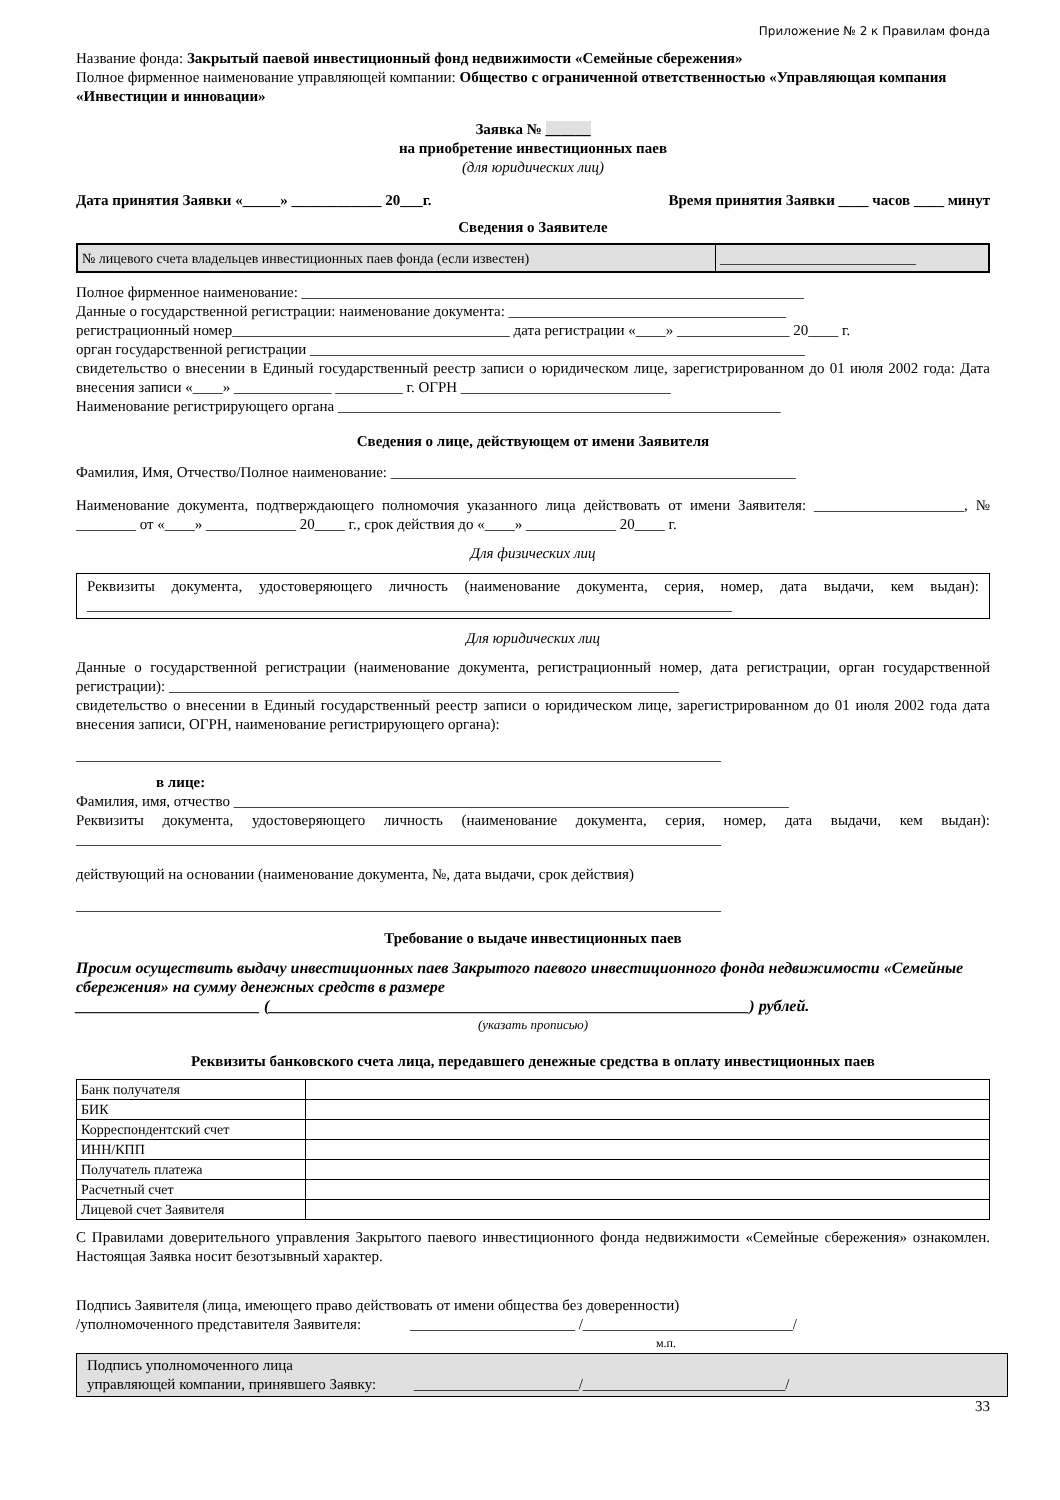Приложение № 2 к Правилам фонда
Название фонда: Закрытый паевой инвестиционный фонд недвижимости «Семейные сбережения»
Полное фирменное наименование управляющей компании: Общество с ограниченной ответственностью «Управляющая компания «Инвестиции и инновации»
Заявка № ______
на приобретение инвестиционных паев
(для юридических лиц)
Дата принятия Заявки «_____» ____________ 20___г. Время принятия Заявки ____ часов ____ минут
Сведения о Заявителе
| № лицевого счета владельцев инвестиционных паев фонда (если известен) | ____________________________ |
Полное фирменное наименование: ___________________________________________________________________
Данные о государственной регистрации: наименование документа: _____________________________________
регистрационный номер_____________________________________ дата регистрации «____» _______________ 20____ г.
орган государственной регистрации __________________________________________________________________
свидетельство о внесении в Единый государственный реестр записи о юридическом лице, зарегистрированном до 01 июля 2002 года: Дата внесения записи «____» _____________ _________ г. ОГРН ____________________________
Наименование регистрирующего органа ___________________________________________________________
Сведения о лице, действующем от имени Заявителя
Фамилия, Имя, Отчество/Полное наименование: ______________________________________________________
Наименование документа, подтверждающего полномочия указанного лица действовать от имени Заявителя: ____________________, № ________ от «____» ____________ 20____ г., срок действия до «____» ____________ 20____ г.
Для физических лиц
Реквизиты документа, удостоверяющего личность (наименование документа, серия, номер, дата выдачи, кем выдан): ______________________________________________________________________________________
Для юридических лиц
Данные о государственной регистрации (наименование документа, регистрационный номер, дата регистрации, орган государственной регистрации): ____________________________________________________________________
свидетельство о внесении в Единый государственный реестр записи о юридическом лице, зарегистрированном до 01 июля 2002 года дата внесения записи, ОГРН, наименование регистрирующего органа):
______________________________________________________________________________________
в лице:
Фамилия, имя, отчество __________________________________________________________________________
Реквизиты документа, удостоверяющего личность (наименование документа, серия, номер, дата выдачи, кем выдан): ______________________________________________________________________________________
действующий на основании (наименование документа, №, дата выдачи, срок действия)
______________________________________________________________________________________
Требование о выдаче инвестиционных паев
Просим осуществить выдачу инвестиционных паев Закрытого паевого инвестиционного фонда недвижимости «Семейные сбережения» на сумму денежных средств в размере
_______________________ (____________________________________________________________) рублей.
(указать прописью)
Реквизиты банковского счета лица, передавшего денежные средства в оплату инвестиционных паев
| Банк получателя | |
| БИК | |
| Корреспондентский счет | |
| ИНН/КПП | |
| Получатель платежа | |
| Расчетный счет | |
| Лицевой счет Заявителя | |
С Правилами доверительного управления Закрытого паевого инвестиционного фонда недвижимости «Семейные сбережения» ознакомлен. Настоящая Заявка носит безотзывный характер.
Подпись Заявителя (лица, имеющего право действовать от имени общества без доверенности)
/уполномоченного представителя Заявителя: ______________________ /____________________________/
м.п.
Подпись уполномоченного лица
управляющей компании, принявшего Заявку: ______________________/___________________________/
33